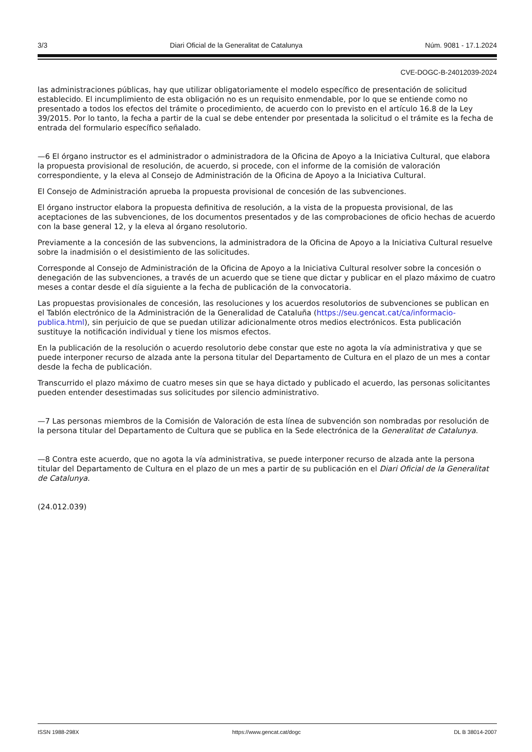3/3 Diari Oficial de la Generalitat de Catalunya Núm. 9081 - 17.1.2024
CVE-DOGC-B-24012039-2024
las administraciones públicas, hay que utilizar obligatoriamente el modelo específico de presentación de solicitud establecido. El incumplimiento de esta obligación no es un requisito enmendable, por lo que se entiende como no presentado a todos los efectos del trámite o procedimiento, de acuerdo con lo previsto en el artículo 16.8 de la Ley 39/2015. Por lo tanto, la fecha a partir de la cual se debe entender por presentada la solicitud o el trámite es la fecha de entrada del formulario específico señalado.
—6 El órgano instructor es el administrador o administradora de la Oficina de Apoyo a la Iniciativa Cultural, que elabora la propuesta provisional de resolución, de acuerdo, si procede, con el informe de la comisión de valoración correspondiente, y la eleva al Consejo de Administración de la Oficina de Apoyo a la Iniciativa Cultural.
El Consejo de Administración aprueba la propuesta provisional de concesión de las subvenciones.
El órgano instructor elabora la propuesta definitiva de resolución, a la vista de la propuesta provisional, de las aceptaciones de las subvenciones, de los documentos presentados y de las comprobaciones de oficio hechas de acuerdo con la base general 12, y la eleva al órgano resolutorio.
Previamente a la concesión de las subvencions, la administradora de la Oficina de Apoyo a la Iniciativa Cultural resuelve sobre la inadmisión o el desistimiento de las solicitudes.
Corresponde al Consejo de Administración de la Oficina de Apoyo a la Iniciativa Cultural resolver sobre la concesión o denegación de las subvenciones, a través de un acuerdo que se tiene que dictar y publicar en el plazo máximo de cuatro meses a contar desde el día siguiente a la fecha de publicación de la convocatoria.
Las propuestas provisionales de concesión, las resoluciones y los acuerdos resolutorios de subvenciones se publican en el Tablón electrónico de la Administración de la Generalidad de Cataluña (https://seu.gencat.cat/ca/informacio-publica.html), sin perjuicio de que se puedan utilizar adicionalmente otros medios electrónicos. Esta publicación sustituye la notificación individual y tiene los mismos efectos.
En la publicación de la resolución o acuerdo resolutorio debe constar que este no agota la vía administrativa y que se puede interponer recurso de alzada ante la persona titular del Departamento de Cultura en el plazo de un mes a contar desde la fecha de publicación.
Transcurrido el plazo máximo de cuatro meses sin que se haya dictado y publicado el acuerdo, las personas solicitantes pueden entender desestimadas sus solicitudes por silencio administrativo.
—7 Las personas miembros de la Comisión de Valoración de esta línea de subvención son nombradas por resolución de la persona titular del Departamento de Cultura que se publica en la Sede electrónica de la Generalitat de Catalunya.
—8 Contra este acuerdo, que no agota la vía administrativa, se puede interponer recurso de alzada ante la persona titular del Departamento de Cultura en el plazo de un mes a partir de su publicación en el Diari Oficial de la Generalitat de Catalunya.
(24.012.039)
ISSN 1988-298X https://www.gencat.cat/dogc DL B 38014-2007